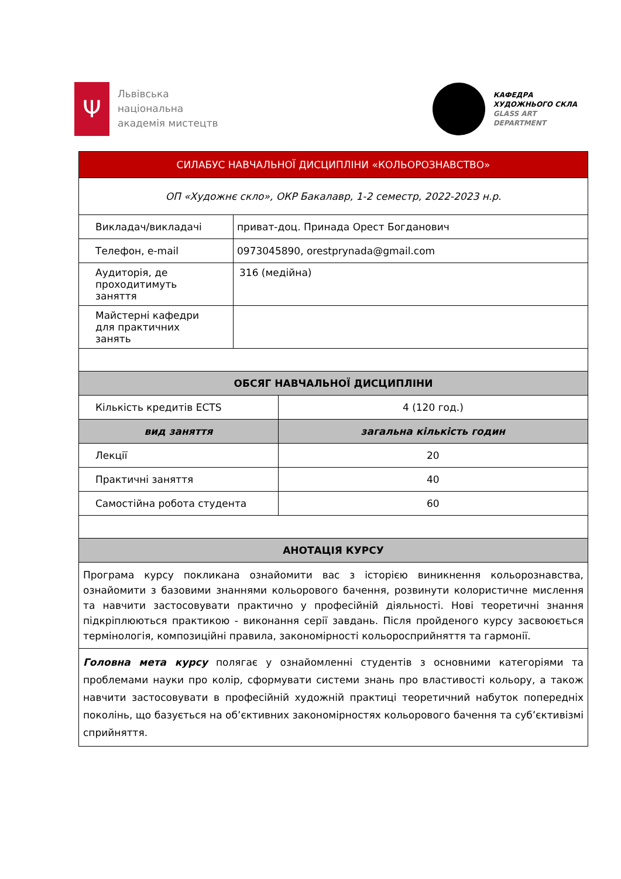Ψ
Львівська
національна
академія мистецтв
КАФЕДРА
ХУДОЖНЬОГО СКЛА
GLASS ART
DEPARTMENT
| СИЛАБУС НАВЧАЛЬНОЇ ДИСЦИПЛІНИ «КОЛЬОРОЗНАВСТВО» | | |
| --- | --- | --- |
| ОП «Художнє скло», ОКР Бакалавр, 1-2 семестр, 2022-2023 н.р. | | |
| Викладач/викладачі | приват-доц. Принада Орест Богданович | |
| Телефон, e-mail | 0973045890, orestprynada@gmail.com | |
| Аудиторія, де проходитимуть заняття | 316 (медійна) | |
| Майстерні кафедри для практичних занять | | |
| ОБСЯГ НАВЧАЛЬНОЇ ДИСЦИПЛІНИ | | |
| Кількість кредитів ECTS | | 4 (120 год.) |
| вид заняття | | загальна кількість годин |
| Лекції | | 20 |
| Практичні заняття | | 40 |
| Самостійна робота студента | | 60 |
| АНОТАЦІЯ КУРСУ | | |
| Програма курсу покликана ознайомити вас з історією виникнення кольорознавства, ознайомити з базовими знаннями кольорового бачення, розвинути колористичне мислення та навчити застосовувати практично у професійній діяльності. Нові теоретичні знання підкріплюються практикою - виконання серії завдань. Після пройденого курсу засвоюється термінологія, композиційні правила, закономірності кольоросприйняття та гармонії. | | |
| Головна мета курсу полягає у ознайомленні студентів з основними категоріями та проблемами науки про колір, сформувати системи знань про властивості кольору, а також навчити застосовувати в професійній художній практиці теоретичний набуток попередніх поколінь, що базується на об’єктивних закономірностях кольорового бачення та суб’єктивізмі сприйняття. | | |